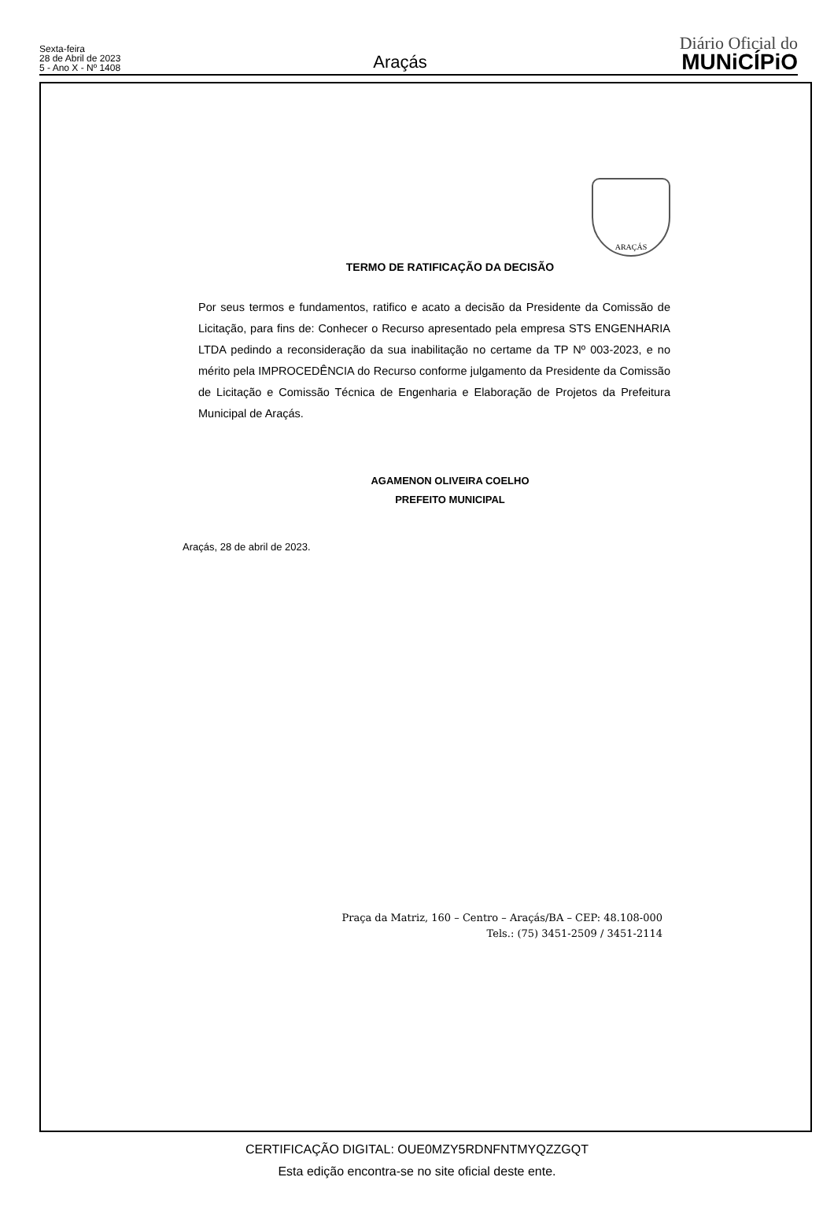Sexta-feira
28 de Abril de 2023
5 - Ano X - Nº 1408
Araçás
Diário Oficial do
MUNiCÍPiO
ARAÇÁS
TERMO DE RATIFICAÇÃO DA DECISÃO
Por seus termos e fundamentos, ratifico e acato a decisão da Presidente da Comissão de Licitação, para fins de: Conhecer o Recurso apresentado pela empresa STS ENGENHARIA LTDA pedindo a reconsideração da sua inabilitação no certame da TP Nº 003-2023, e no mérito pela IMPROCEDÊNCIA do Recurso conforme julgamento da Presidente da Comissão de Licitação e Comissão Técnica de Engenharia e Elaboração de Projetos da Prefeitura Municipal de Araçás.
AGAMENON OLIVEIRA COELHO
PREFEITO MUNICIPAL
Araçás, 28 de abril de 2023.
Praça da Matriz, 160 – Centro – Araçás/BA – CEP: 48.108-000
Tels.: (75) 3451-2509 / 3451-2114
CERTIFICAÇÃO DIGITAL: OUE0MZY5RDNFNTMYQZZGQT
Esta edição encontra-se no site oficial deste ente.